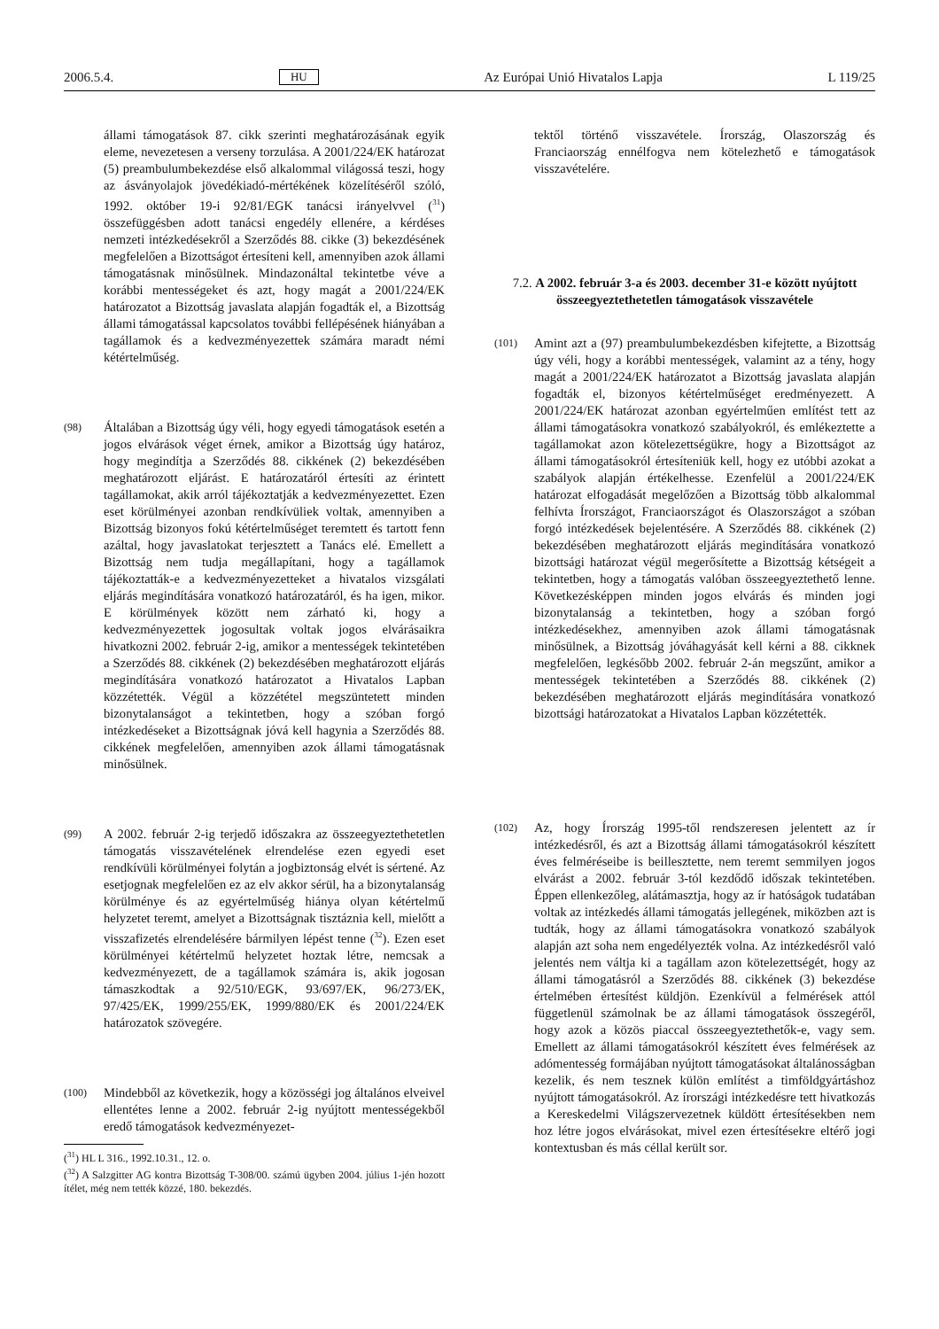2006.5.4. HU Az Európai Unió Hivatalos Lapja L 119/25
állami támogatások 87. cikk szerinti meghatározásának egyik eleme, nevezetesen a verseny torzulása. A 2001/224/EK határozat (5) preambulumbekezdése első alkalommal világossá teszi, hogy az ásványolajok jövedéki­adó-mértékének közelítéséről szóló, 1992. október 19-i 92/81/EGK tanácsi irányelvvel (<sup>31</sup>) összefüggésben adott tanácsi engedély ellenére, a kérdéses nemzeti intézkedésekről a Szerződés 88. cikke (3) bekezdésének megfelelően a Bizottságot értesíteni kell, amennyiben azok állami támogatásnak minősülnek. Mindazonáltal tekintetbe véve a korábbi mentességeket és azt, hogy magát a 2001/224/EK határozatot a Bizottság javaslata alapján fogadták el, a Bizottság állami támogatással kapcsolatos további fellépésének hiányában a tagállamok és a kedvezményezettek számára maradt némi kétértelműség.
(98)
Általában a Bizottság úgy véli, hogy egyedi támogatások esetén a jogos elvárások véget érnek, amikor a Bizottság úgy határoz, hogy megindítja a Szerződés 88. cikkének (2) bekezdésében meghatározott eljárást. E határozatáról értesíti az érintett tagállamokat, akik arról tájékoztatják a kedvezményezettet. Ezen eset körülményei azonban rendkívüliek voltak, amennyiben a Bizottság bizonyos fokú kétértelműséget teremtett és tartott fenn azáltal, hogy javaslatokat terjesztett a Tanács elé. Emellett a Bizottság nem tudja megállapítani, hogy a tagállamok tájékoztatták-e a kedvezményezetteket a hivatalos vizsgálati eljárás megindítására vonatkozó határozatáról, és ha igen, mikor. E körülmények között nem zárható ki, hogy a kedvezményezettek jogosultak voltak jogos elvárásaikra hivatkozni 2002. február 2-ig, amikor a mentességek tekintetében a Szerződés 88. cikkének (2) bekezdésében meghatározott eljárás megindítására vonatkozó határozatot a Hivatalos Lapban közzétették. Végül a közzététel megszüntetett minden bizonytalanságot a tekintetben, hogy a szóban forgó intézkedéseket a Bizottságnak jóvá kell hagynia a Szerződés 88. cikkének megfelelően, amennyiben azok állami támogatásnak minősülnek.
(99)
A 2002. február 2-ig terjedő időszakra az összeegyeztethetetlen támogatás visszavételének elrendelése ezen egyedi eset rendkívüli körülményei folytán a jogbiztonság elvét is sértené. Az esetjognak megfelelően ez az elv akkor sérül, ha a bizonytalanság körülménye és az egyértelműség hiánya olyan kétértelmű helyzetet teremt, amelyet a Bizottságnak tisztáznia kell, mielőtt a visszafizetés elrendelésére bármilyen lépést tenne (<sup>32</sup>). Ezen eset körülményei kétértelmű helyzetet hoztak létre, nemcsak a kedvezményezett, de a tagállamok számára is, akik jogosan támaszkodtak a 92/510/EGK, 93/697/EK, 96/273/EK, 97/425/EK, 1999/255/EK, 1999/880/EK és 2001/224/EK határozatok szövegére.
(100)
Mindebből az következik, hogy a közösségi jog általános elveivel ellentétes lenne a 2002. február 2-ig nyújtott mentességekből eredő támogatások kedvezményezet-
(<sup>31</sup>) HL L 316., 1992.10.31., 12. o.
(<sup>32</sup>) A Salzgitter AG kontra Bizottság T-308/00. számú ügyben 2004. július 1-jén hozott ítélet, még nem tették közzé, 180. bekezdés.
tektől történő visszavétele. Írország, Olaszország és Franciaország ennélfogva nem kötelezhető e támogatások visszavételére.
7.2. A 2002. február 3-a és 2003. december 31-e között nyújtott összeegyeztethetetlen támogatások visszavétele
(101)
Amint azt a (97) preambulumbekezdésben kifejtette, a Bizottság úgy véli, hogy a korábbi mentességek, valamint az a tény, hogy magát a 2001/224/EK határozatot a Bizottság javaslata alapján fogadták el, bizonyos kétértelműséget eredményezett. A 2001/224/EK határozat azonban egyértelműen említést tett az állami támogatásokra vonatkozó szabályokról, és emlékeztette a tagállamokat azon kötelezettségükre, hogy a Bizottságot az állami támogatásokról értesíteniük kell, hogy ez utóbbi azokat a szabályok alapján értékelhesse. Ezenfelül a 2001/224/EK határozat elfogadását megelőzően a Bizottság több alkalommal felhívta Írországot, Franciaországot és Olaszországot a szóban forgó intézkedések bejelentésére. A Szerződés 88. cikkének (2) bekezdésében meghatározott eljárás megindítására vonatkozó bizottsági határozat végül megerősítette a Bizottság kétségeit a tekintetben, hogy a támogatás valóban összeegyeztethető lenne. Következésképpen minden jogos elvárás és minden jogi bizonytalanság a tekintetben, hogy a szóban forgó intézkedésekhez, amennyiben azok állami támogatásnak minősülnek, a Bizottság jóváhagyását kell kérni a 88. cikknek megfelelően, legkésőbb 2002. február 2-án megszűnt, amikor a mentességek tekintetében a Szerződés 88. cikkének (2) bekezdésében meghatározott eljárás megindítására vonatkozó bizottsági határozatokat a Hivatalos Lapban közzétették.
(102)
Az, hogy Írország 1995-től rendszeresen jelentett az ír intézkedésről, és azt a Bizottság állami támogatásokról készített éves felméréseibe is beillesztette, nem teremt semmilyen jogos elvárást a 2002. február 3-tól kezdődő időszak tekintetében. Éppen ellenkezőleg, alátámasztja, hogy az ír hatóságok tudatában voltak az intézkedés állami támogatás jellegének, miközben azt is tudták, hogy az állami támogatásokra vonatkozó szabályok alapján azt soha nem engedélyezték volna. Az intézkedésről való jelentés nem váltja ki a tagállam azon kötelezettségét, hogy az állami támogatásról a Szerződés 88. cikkének (3) bekezdése értelmében értesítést küldjön. Ezenkívül a felmérések attól függetlenül számolnak be az állami támogatások összegéről, hogy azok a közös piaccal összeegyeztethetők-e, vagy sem. Emellett az állami támogatásokról készített éves felmérések az adómentesség formájában nyújtott támogatásokat általánosságban kezelik, és nem tesznek külön említést a timföldgyártáshoz nyújtott támogatásokról. Az írországi intézkedésre tett hivatkozás a Kereskedelmi Világszervezetnek küldött értesítésekben nem hoz létre jogos elvárásokat, mivel ezen értesítésekre eltérő jogi kontextusban és más céllal került sor.